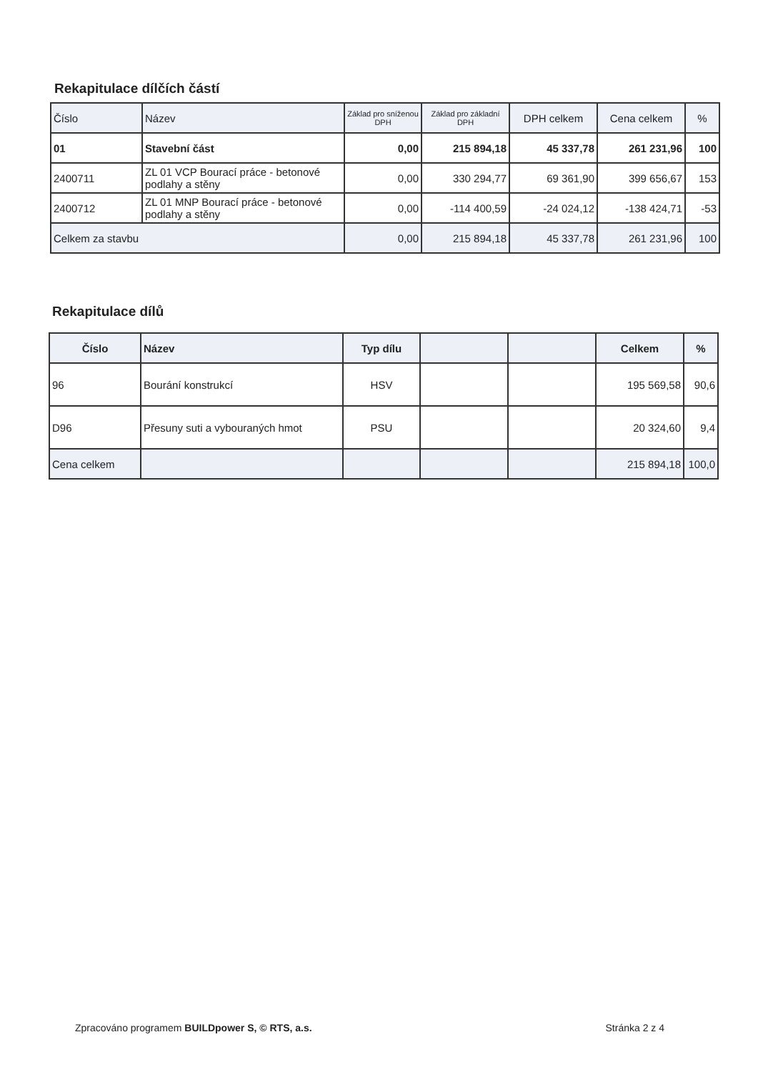Rekapitulace dílčích částí
| Číslo | Název | Základ pro sníženou DPH | Základ pro základní DPH | DPH celkem | Cena celkem | % |
| 01 | Stavební část | 0,00 | 215 894,18 | 45 337,78 | 261 231,96 | 100 |
| 2400711 | ZL 01 VCP Bourací práce - betonové podlahy a stěny | 0,00 | 330 294,77 | 69 361,90 | 399 656,67 | 153 |
| 2400712 | ZL 01 MNP Bourací práce - betonové podlahy a stěny | 0,00 | -114 400,59 | -24 024,12 | -138 424,71 | -53 |
| Celkem za stavbu | | 0,00 | 215 894,18 | 45 337,78 | 261 231,96 | 100 |
Rekapitulace dílů
| Číslo | Název | Typ dílu | | | Celkem | % |
| 96 | Bourání konstrukcí | HSV | | | 195 569,58 | 90,6 |
| D96 | Přesuny suti a vybouraných hmot | PSU | | | 20 324,60 | 9,4 |
| Cena celkem | | | | | 215 894,18 | 100,0 |
Zpracováno programem BUILDpower S, © RTS, a.s. Stránka 2 z 4